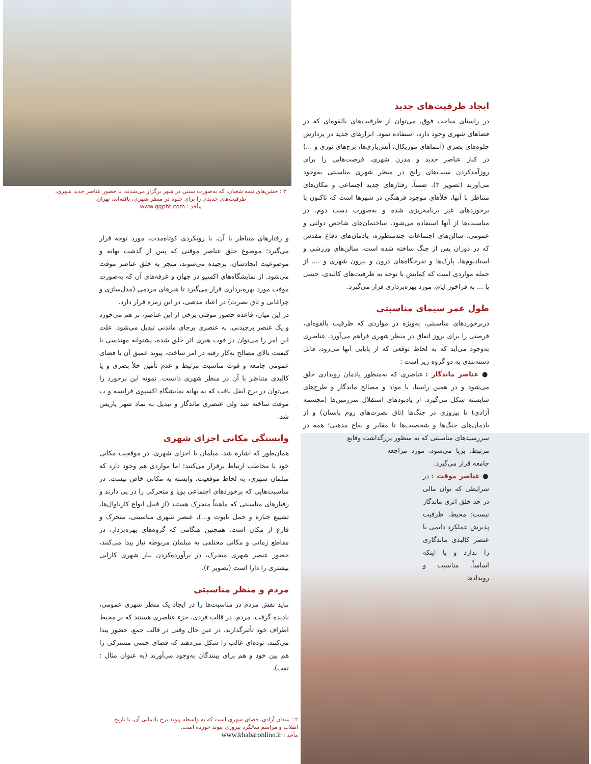۳ : جشن‌های نیمه شعبان، که به‌صورت سنتی در شهر برگزار می‌شدند، با حضور عناصر جدید شهری، ظرفیت‌های جدیدی را برای جلوه در منظر شهری، یافته‌اند، تهران.
مأخذ : www.ggpht.com
ایجاد ظرفیت‌های جدید
در راستای مباحث فوق، می‌توان از ظرفیت‌های بالقوه‌ای که در فضاهای شهری وجود دارد، استفاده نمود. ابزارهای جدید در پردازش جلوه‌های بصری (آبنماهای موزیکال، آتش‌بازی‌ها، برج‌های نوری و ...) در کنار عناصر جدید و مدرن شهری، فرصت‌هایی را برای روزآمدکردن سنت‌های رایج در منظر شهری مناسبتی به‌وجود می‌آورند (تصویر ۳). ضمناً، رفتارهای جدید اجتماعی و مکان‌های متناظر با آنها، خلأهای موجود فرهنگی در شهرها است که تاکنون با برخوردهای غیر برنامه‌ریزی شده و به‌صورت دست دوم، در مناسبت‌ها از آنها استفاده می‌شود. ساختمان‌های شاخص دولتی و عمومی، سالن‌های اجتماعات چندمنظوره، یادمان‌های دفاع مقدس که در دوران پس از جنگ ساخته شده است، سالن‌های ورزشی و استادیوم‌ها، پارک‌ها و تفرجگاه‌های درون و بیرون شهری و .... از جمله مواردی است که کمایش با توجه به ظرفیت‌های کالبدی، حسی یا ... به فراخور ایام، مورد بهره‌برداری قرار می‌گیرد.
طول عمر سیمای مناسبتی
دربرخوردهای مناسبتی، به‌ویژه در مواردی که ظرفیت بالقوه‌ای، فرصتی را برای بروز اتفاق در منظر شهری فراهم می‌آورد، عناصری به‌وجود می‌آید که به لحاظ توقعی که از پایایی آنها می‌رود، قابل دسته‌بندی به دو گروه زیر است :
● عناصر ماندگار : عناصری که به‌منظور یادمان رویدادی خلق می‌شود و در همین راستا، با مواد و مصالح ماندگار و طرح‌های شایسته شکل می‌گیرد. از یادبودهای استقلال سرزمین‌ها (مجسمه آزادی) تا پیروزی در جنگ‌ها (تاق نصرت‌های روم باستان) و از یادمان‌های جنگ‌ها و شخصیت‌ها تا مقابر و بقاع مذهبی؛ همه در سررسیدهای مناسبتی که به منظور بزرگداشت وقایع
مرتبط، برپا می‌شود، مورد مراجعه جامعه قرار می‌گیرد.
● عناصر موقت : در شرایطی که توان مالی در حد خلق اثری ماندگار نیست؛ محیط، ظرفیت پذیرش عملکرد دایمی یا عنصر کالبدی ماندگاری را ندارد و یا اینکه اساساً، مناسبت و رویدادها
و رفتارهای متناظر با آن، با رویکردی کوتاه‌مدت، مورد توجه قرار می‌گیرد؛ موضوع خلق عناصر موقتی که پس از گذشت بهانه و موضوعیت ایجادشان، برچیده می‌شوند، منجر به خلق عناصر موقت می‌شود. از نمایشگاه‌های اکسپو در جهان و غرفه‌های آن که به‌صورت موقت مورد بهره‌برداری قرار می‌گیرد تا هنرهای مردمی (مدل‌سازی و چراغانی و تاق نصرت) در اعیاد مذهبی، در این زمره قرار دارد.
در این میان، قاعده حضور موقتی برخی از این عناصر، بر هم می‌خورد و یک عنصر برچیدنی، به عنصری برجای ماندنی تبدیل می‌شود. علت این امر را می‌توان در قوت هنری اثر خلق شده، پشتوانه مهندسی یا کیفیت بالای مصالح به‌کار رفته در امر ساخت، پیوند عمیق آن با فضای عمومی جامعه و قوت مناسبت مرتبط و عدم تأمین خلأ بصری و یا کالبدی متناظر با آن در منظر شهری دانست. نمونه این برخورد را می‌توان در برج ایفل یافت که به بهانه نمایشگاه اکسپوی فرانسه و ب موقت ساخته شد ولی عنصری ماندگار و تبدیل به نماد شهر پاریس شد.
وابستگی مکانی اجزای شهری
همان‌طور که اشاره شد، مبلمان یا اجزای شهری، در موقعیت مکانی خود با مخاطب ارتباط برقرار می‌کنند؛ اما مواردی هم وجود دارد که مبلمان شهری، به لحاظ موقعیت، وابسته به مکانی خاص نیست. در مناسبت‌هایی که برخوردهای اجتماعی پویا و متحرکی را در پی دارند و رفتارهای مناسبتی که ماهیتاً متحرک هستند (از قبیل انواع کارناوال‌ها، تشییع جنازه و حمل تابوت و...)، عنصر شهری مناسبتی، متحرک و فارغ از مکان است. همچنین هنگامی که گروه‌های بهره‌بردار، در مقاطع زمانی و مکانی مختلفی به مبلمان مربوطه نیاز پیدا می‌کنند، حضور عنصر شهری متحرک، در برآورده‌کردن نیاز شهری کارایی بیشتری را دارا است (تصویر ۴).
مردم و منظر مناسبتی
نباید نقش مردم در مناسبت‌ها را در ایجاد یک منظر شهری عمومی، نادیده گرفت. مردم، در قالب فردی، جزء عناصری هستند که بر محیط اطراف خود تأثیرگذارند. در عین حال وقتی در قالب جمع، حضور پیدا می‌کنند، توده‌ای غالب را شکل می‌دهند که فضای حسی مشترکی را هم بین خود و هم برای بینندگان به‌وجود می‌آورند (به عنوان مثال : تفت).
۲ : میدان آزادی، فضای شهری است که به واسطه پیوند برج یادمانی آن، با تاریخ انقلاب و مراسم سالگرد پیروزی پیوند خورده است.
مأخذ : www.khabaronline.ir